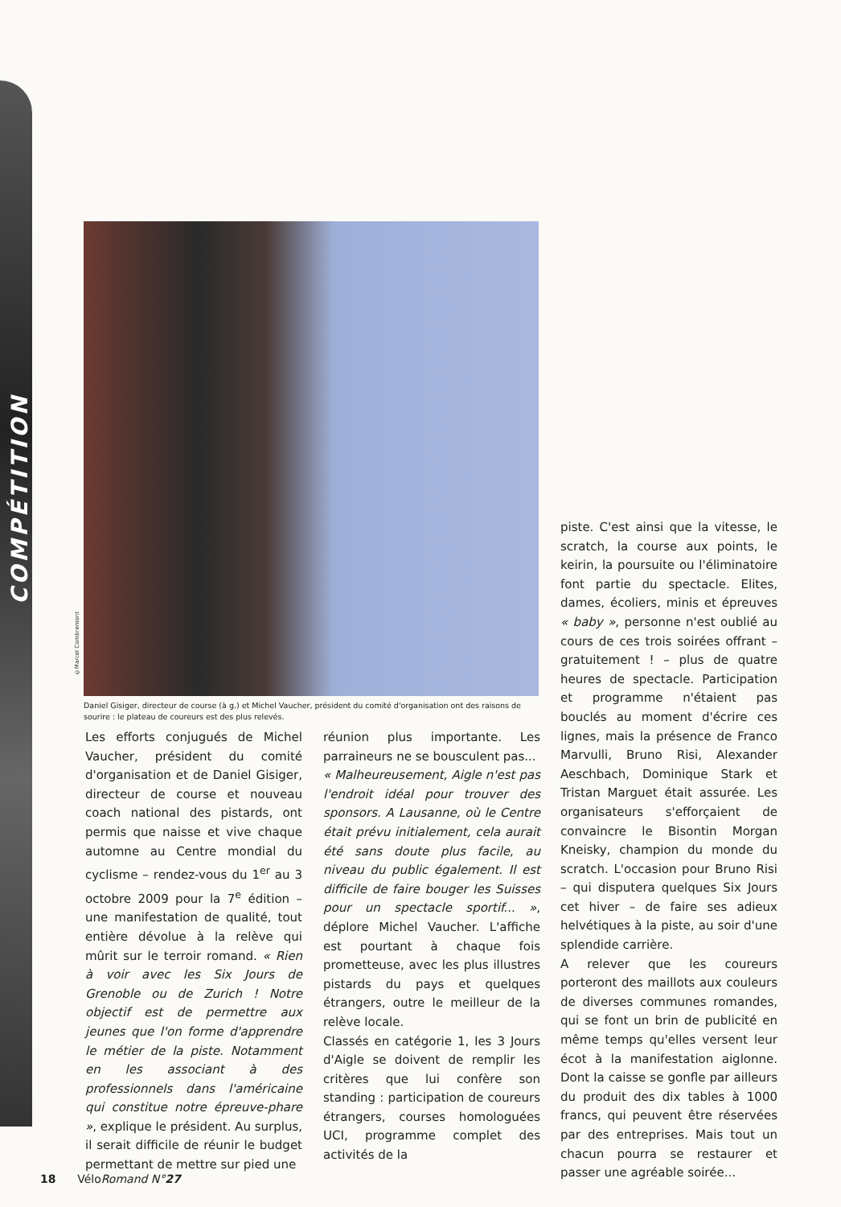COMPÉTITION
©Marcel Combremont
Daniel Gisiger, directeur de course (à g.) et Michel Vaucher, président du comité d'organisation ont des raisons de sourire : le plateau de coureurs est des plus relevés.
Les efforts conjugués de Michel Vaucher, président du comité d'organisation et de Daniel Gisiger, directeur de course et nouveau coach national des pistards, ont permis que naisse et vive chaque automne au Centre mondial du cyclisme – rendez-vous du 1<sup>er</sup> au 3 octobre 2009 pour la 7<sup>e</sup> édition – une manifestation de qualité, tout entière dévolue à la relève qui mûrit sur le terroir romand. « Rien à voir avec les Six Jours de Grenoble ou de Zurich ! Notre objectif est de permettre aux jeunes que l'on forme d'apprendre le métier de la piste. Notamment en les associant à des professionnels dans l'américaine qui constitue notre épreuve-phare », explique le président. Au surplus, il serait difficile de réunir le budget permettant de mettre sur pied une
réunion plus importante. Les parraineurs ne se bousculent pas...
« Malheureusement, Aigle n'est pas l'endroit idéal pour trouver des sponsors. A Lausanne, où le Centre était prévu initialement, cela aurait été sans doute plus facile, au niveau du public également. Il est difficile de faire bouger les Suisses pour un spectacle sportif... », déplore Michel Vaucher. L'affiche est pourtant à chaque fois prometteuse, avec les plus illustres pistards du pays et quelques étrangers, outre le meilleur de la relève locale.
Classés en catégorie 1, les 3 Jours d'Aigle se doivent de remplir les critères que lui confère son standing : participation de coureurs étrangers, courses homologuées UCI, programme complet des activités de la
piste. C'est ainsi que la vitesse, le scratch, la course aux points, le keirin, la poursuite ou l'éliminatoire font partie du spectacle. Elites, dames, écoliers, minis et épreuves « baby », personne n'est oublié au cours de ces trois soirées offrant – gratuitement ! – plus de quatre heures de spectacle. Participation et programme n'étaient pas bouclés au moment d'écrire ces lignes, mais la présence de Franco Marvulli, Bruno Risi, Alexander Aeschbach, Dominique Stark et Tristan Marguet était assurée. Les organisateurs s'efforçaient de convaincre le Bisontin Morgan Kneisky, champion du monde du scratch. L'occasion pour Bruno Risi – qui disputera quelques Six Jours cet hiver – de faire ses adieux helvétiques à la piste, au soir d'une splendide carrière.
A relever que les coureurs porteront des maillots aux couleurs de diverses communes romandes, qui se font un brin de publicité en même temps qu'elles versent leur écot à la manifestation aiglonne. Dont la caisse se gonfle par ailleurs du produit des dix tables à 1000 francs, qui peuvent être réservées par des entreprises. Mais tout un chacun pourra se restaurer et passer une agréable soirée...
18 VéloRomand N°27